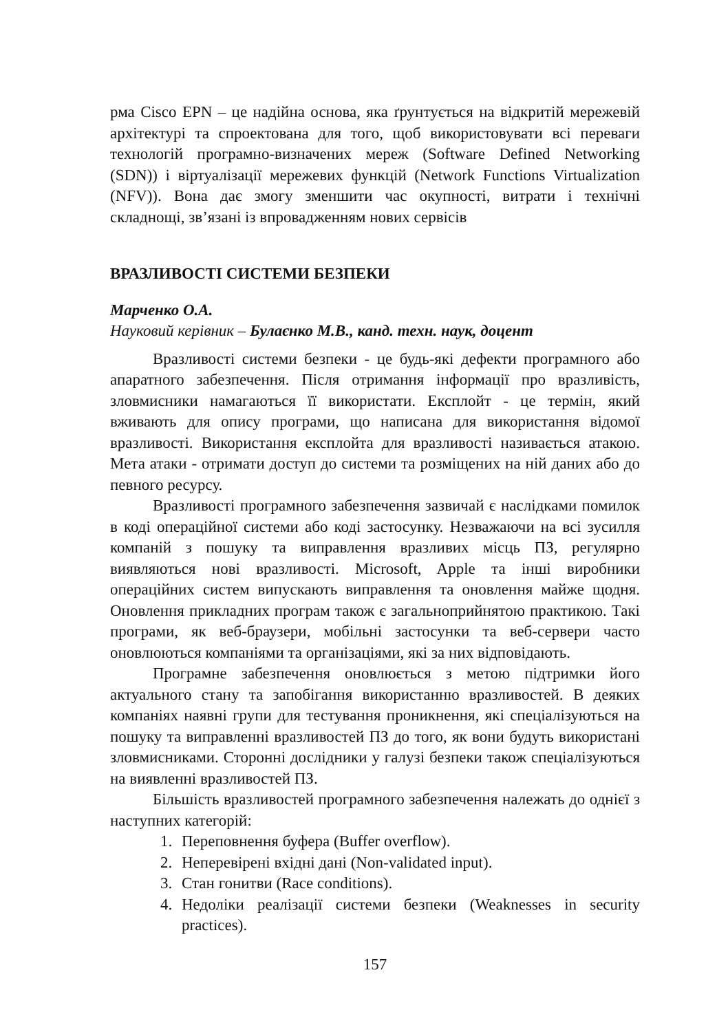рма Cisco EPN – це надійна основа, яка ґрунтується на відкритій мережевій архітектурі та спроектована для того, щоб використовувати всі переваги технологій програмно-визначених мереж (Software Defined Networking (SDN)) і віртуалізації мережевих функцій (Network Functions Virtualization (NFV)). Вона дає змогу зменшити час окупності, витрати і технічні складнощі, зв’язані із впровадженням нових сервісів
ВРАЗЛИВОСТІ СИСТЕМИ БЕЗПЕКИ
Марченко О.А.
Науковий керівник – Булаєнко М.В., канд. техн. наук, доцент
Вразливості системи безпеки - це будь-які дефекти програмного або апаратного забезпечення. Після отримання інформації про вразливість, зловмисники намагаються її використати. Експлойт - це термін, який вживають для опису програми, що написана для використання відомої вразливості. Використання експлойта для вразливості називається атакою. Мета атаки - отримати доступ до системи та розміщених на ній даних або до певного ресурсу.
Вразливості програмного забезпечення зазвичай є наслідками помилок в коді операційної системи або коді застосунку. Незважаючи на всі зусилля компаній з пошуку та виправлення вразливих місць ПЗ, регулярно виявляються нові вразливості. Microsoft, Apple та інші виробники операційних систем випускають виправлення та оновлення майже щодня. Оновлення прикладних програм також є загальноприйнятою практикою. Такі програми, як веб-браузери, мобільні застосунки та веб-сервери часто оновлюються компаніями та організаціями, які за них відповідають.
Програмне забезпечення оновлюється з метою підтримки його актуального стану та запобігання використанню вразливостей. В деяких компаніях наявні групи для тестування проникнення, які спеціалізуються на пошуку та виправленні вразливостей ПЗ до того, як вони будуть використані зловмисниками. Сторонні дослідники у галузі безпеки також спеціалізуються на виявленні вразливостей ПЗ.
Більшість вразливостей програмного забезпечення належать до однієї з наступних категорій:
1. Переповнення буфера (Buffer overflow).
2. Неперевірені вхідні дані (Non-validated input).
3. Стан гонитви (Race conditions).
4. Недоліки реалізації системи безпеки (Weaknesses in security practices).
157